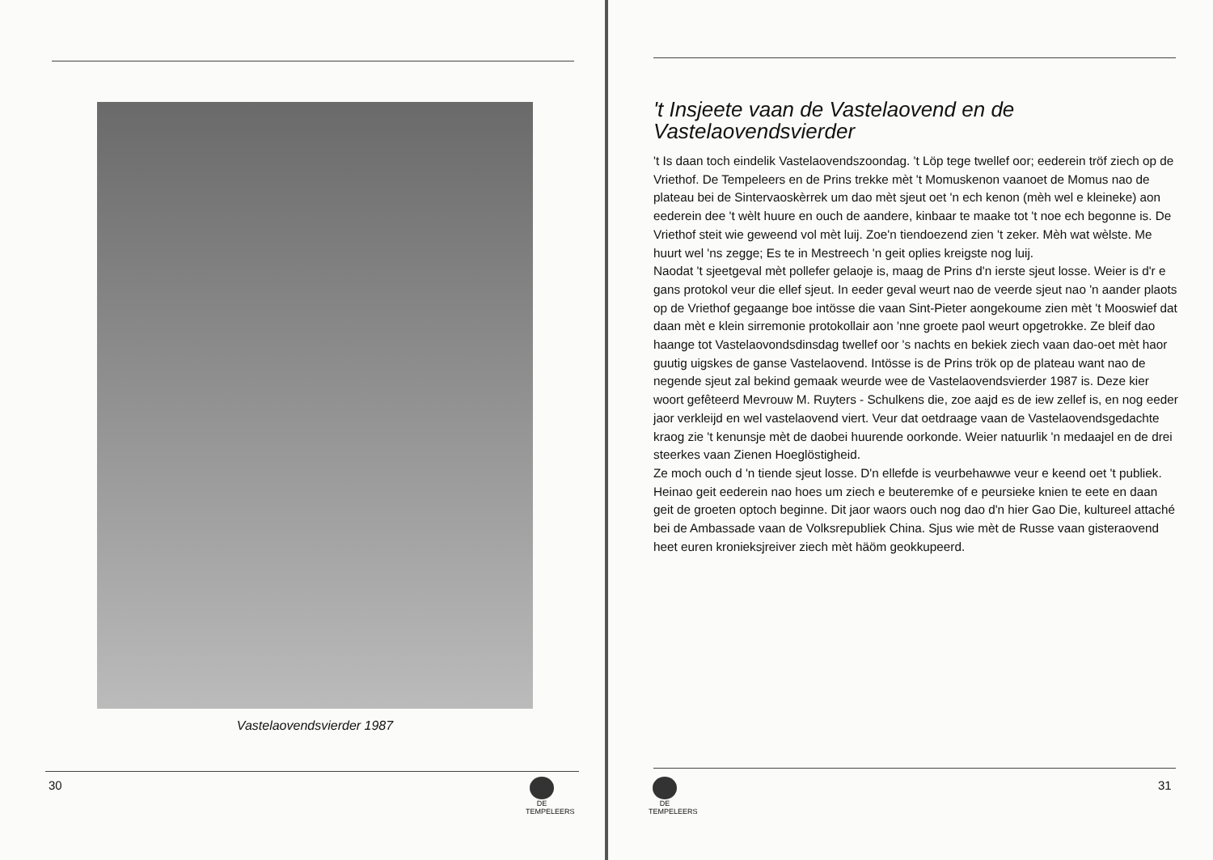Vastelaovendsvierder 1987
30
DE TEMPELEERS
't Insjeete vaan de Vastelaovend en de Vastelaovendsvierder
't Is daan toch eindelik Vastelaovendszoondag. 't Löp tege twellef oor; eederein tröf ziech op de Vriethof. De Tempeleers en de Prins trekke mèt 't Momuskenon vaanoet de Momus nao de plateau bei de Sintervaoskèrrek um dao mèt sjeut oet 'n ech kenon (mèh wel e kleineke) aon eederein dee 't wèlt huure en ouch de aandere, kinbaar te maake tot 't noe ech begonne is. De Vriethof steit wie geweend vol mèt luij. Zoe'n tiendoezend zien 't zeker. Mèh wat wèlste. Me huurt wel 'ns zegge; Es te in Mestreech 'n geit oplies kreigste nog luij.
Naodat 't sjeetgeval mèt pollefer gelaoje is, maag de Prins d'n ierste sjeut losse. Weier is d'r e gans protokol veur die ellef sjeut. In eeder geval weurt nao de veerde sjeut nao 'n aander plaots op de Vriethof gegaange boe intösse die vaan Sint-Pieter aongekoume zien mèt 't Mooswief dat daan mèt e klein sirremonie protokollair aon 'nne groete paol weurt opgetrokke. Ze bleif dao haange tot Vastelaovondsdinsdag twellef oor 's nachts en bekiek ziech vaan dao-oet mèt haor guutig uigskes de ganse Vastelaovend. Intösse is de Prins trök op de plateau want nao de negende sjeut zal bekind gemaak weurde wee de Vastelaovendsvierder 1987 is. Deze kier woort gefêteerd Mevrouw M. Ruyters - Schulkens die, zoe aajd es de iew zellef is, en nog eeder jaor verkleijd en wel vastelaovend viert. Veur dat oetdraage vaan de Vastelaovendsgedachte kraog zie 't kenunsje mèt de daobei huurende oorkonde. Weier natuurlik 'n medaajel en de drei steerkes vaan Zienen Hoeglöstigheid.
Ze moch ouch d 'n tiende sjeut losse. D'n ellefde is veurbehawwe veur e keend oet 't publiek.
Heinao geit eederein nao hoes um ziech e beuteremke of e peursieke knien te eete en daan geit de groeten optoch beginne. Dit jaor waors ouch nog dao d'n hier Gao Die, kultureel attaché bei de Ambassade vaan de Volksrepubliek China. Sjus wie mèt de Russe vaan gisteraovend heet euren kronieksjreiver ziech mèt häöm geokkupeerd.
DE TEMPELEERS
31